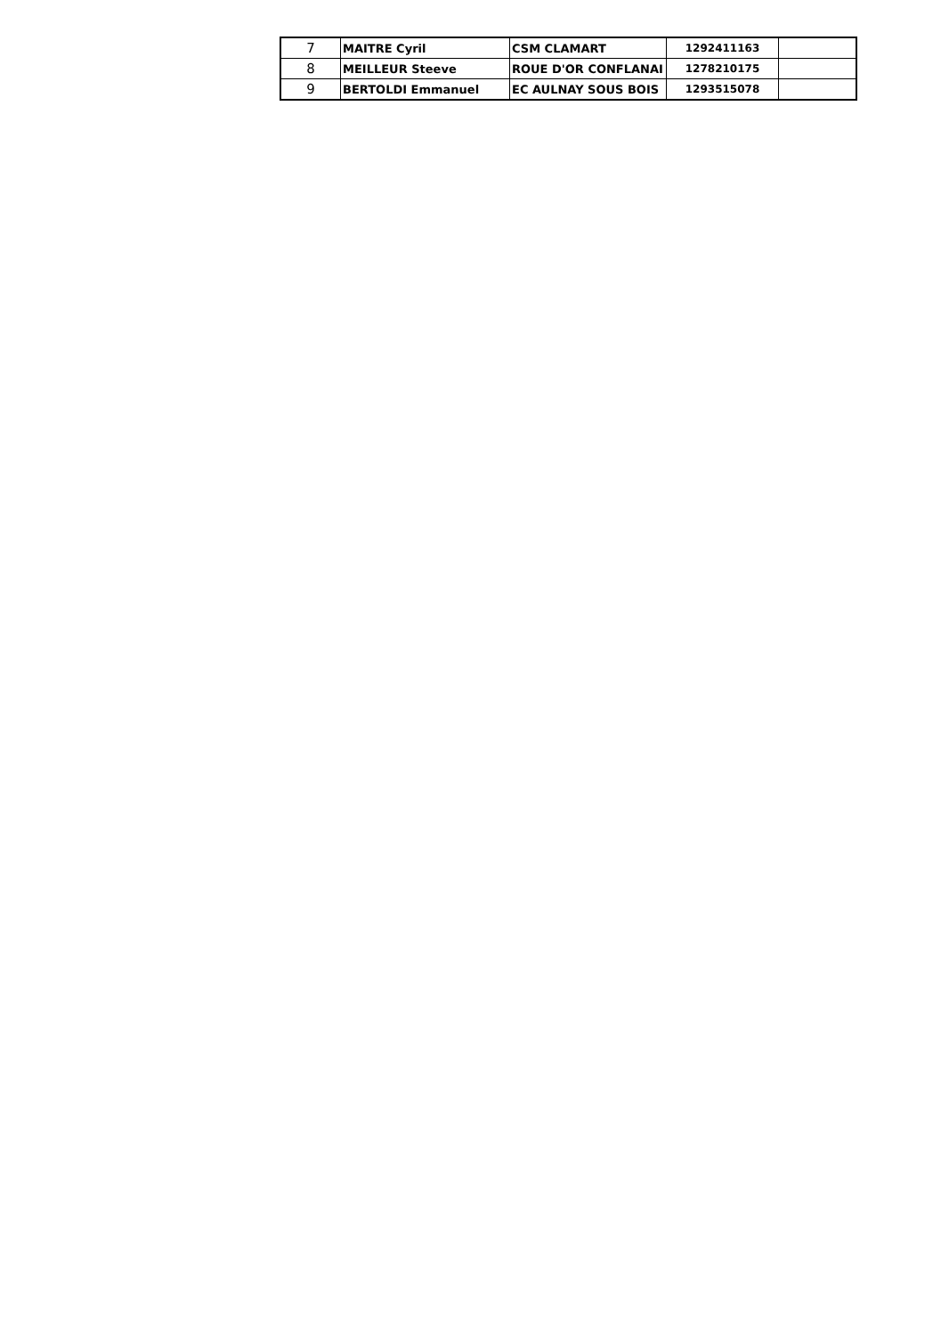| 7 | MAITRE Cyril | CSM CLAMART | 1292411163 | |
| 8 | MEILLEUR Steeve | ROUE D'OR CONFLANAI | 1278210175 | |
| 9 | BERTOLDI Emmanuel | EC AULNAY SOUS BOIS | 1293515078 | |